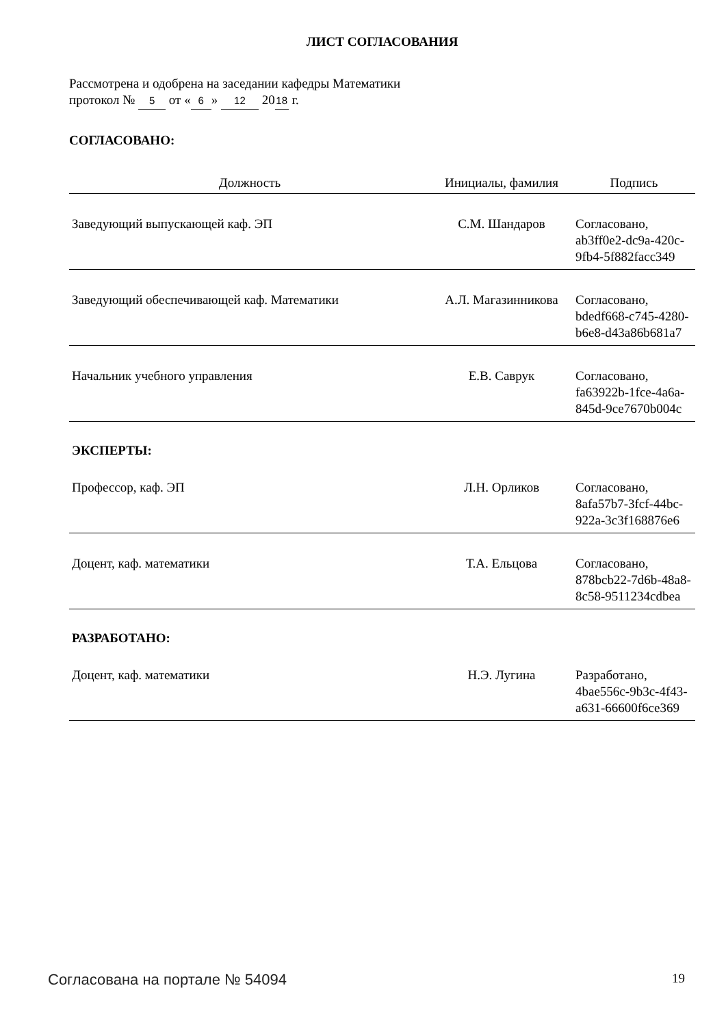ЛИСТ СОГЛАСОВАНИЯ
Рассмотрена и одобрена на заседании кафедры Математики
протокол № 5 от « 6 » 12 20 18 г.
СОГЛАСОВАНО:
| Должность | Инициалы, фамилия | Подпись |
| --- | --- | --- |
| Заведующий выпускающей каф. ЭП | С.М. Шандаров | Согласовано, ab3ff0e2-dc9a-420c-9fb4-5f882facc349 |
| Заведующий обеспечивающей каф. Математики | А.Л. Магазинникова | Согласовано, bdedf668-c745-4280-b6e8-d43a86b681a7 |
| Начальник учебного управления | Е.В. Саврук | Согласовано, fa63922b-1fce-4a6a-845d-9ce7670b004c |
| ЭКСПЕРТЫ: | | |
| Профессор, каф. ЭП | Л.Н. Орликов | Согласовано, 8afa57b7-3fcf-44bc-922a-3c3f168876e6 |
| Доцент, каф. математики | Т.А. Ельцова | Согласовано, 878bcb22-7d6b-48a8-8c58-9511234cdbea |
| РАЗРАБОТАНО: | | |
| Доцент, каф. математики | Н.Э. Лугина | Разработано, 4bae556c-9b3c-4f43-a631-66600f6ce369 |
Согласована на портале № 54094 19